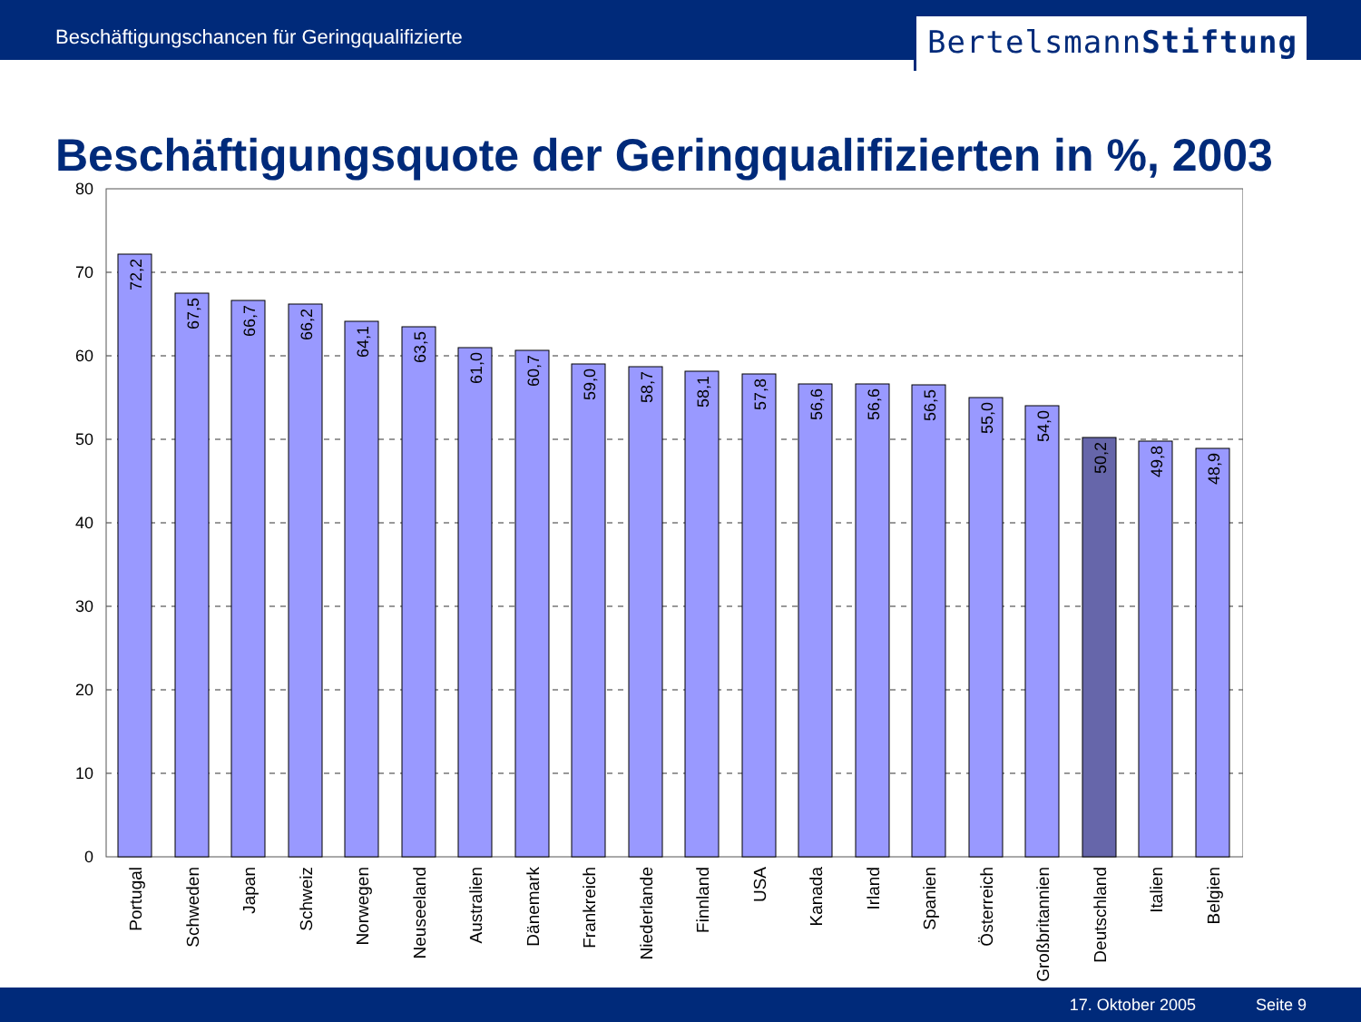Beschäftigungschancen für Geringqualifizierte
BertelsmannStiftung
Beschäftigungsquote der Geringqualifizierten in %, 2003
80
70
60
50
40
30
20
10
0
72,2
67,5
66,7
66,2
64,1
63,5
61,0
60,7
59,0
58,7
58,1
57,8
56,6
56,6
56,5
55,0
54,0
50,2
49,8
48,9
Portugal
Schweden
Japan
Schweiz
Norwegen
Neuseeland
Australien
Dänemark
Frankreich
Niederlande
Finnland
USA
Kanada
Irland
Spanien
Österreich
Großbritannien
Deutschland
Italien
Belgien
17. Oktober 2005 Seite 9